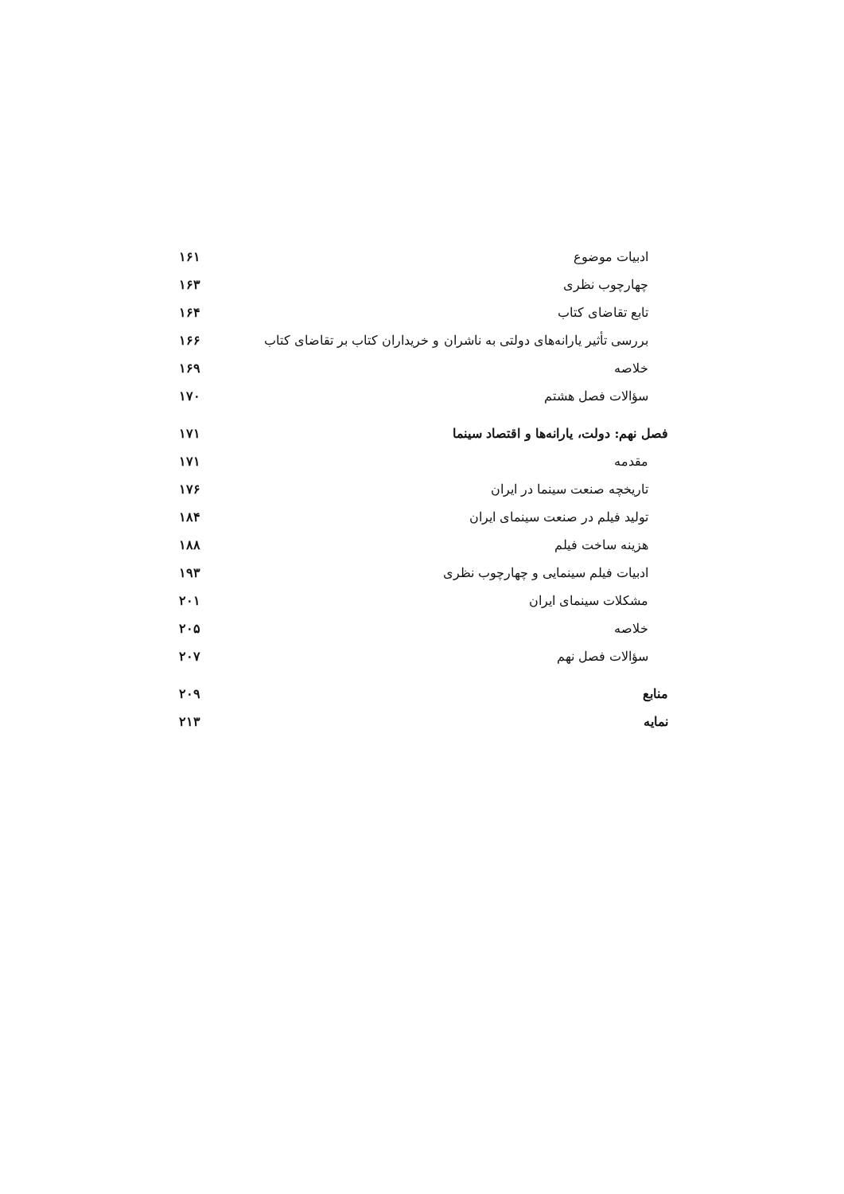ادبیات موضوع ۱۶۱
چهارچوب نظری ۱۶۳
تابع تقاضای کتاب ۱۶۴
بررسی تأثیر یارانه‌های دولتی به ناشران و خریداران کتاب بر تقاضای کتاب ۱۶۶
خلاصه ۱۶۹
سؤالات فصل هشتم ۱۷۰
فصل نهم: دولت، یارانه‌ها و اقتصاد سینما ۱۷۱
مقدمه ۱۷۱
تاریخچه صنعت سینما در ایران ۱۷۶
تولید فیلم در صنعت سینمای ایران ۱۸۴
هزینه ساخت فیلم ۱۸۸
ادبیات فیلم سینمایی و چهارچوب نظری ۱۹۳
مشکلات سینمای ایران ۲۰۱
خلاصه ۲۰۵
سؤالات فصل نهم ۲۰۷
منابع ۲۰۹
نمایه ۲۱۳